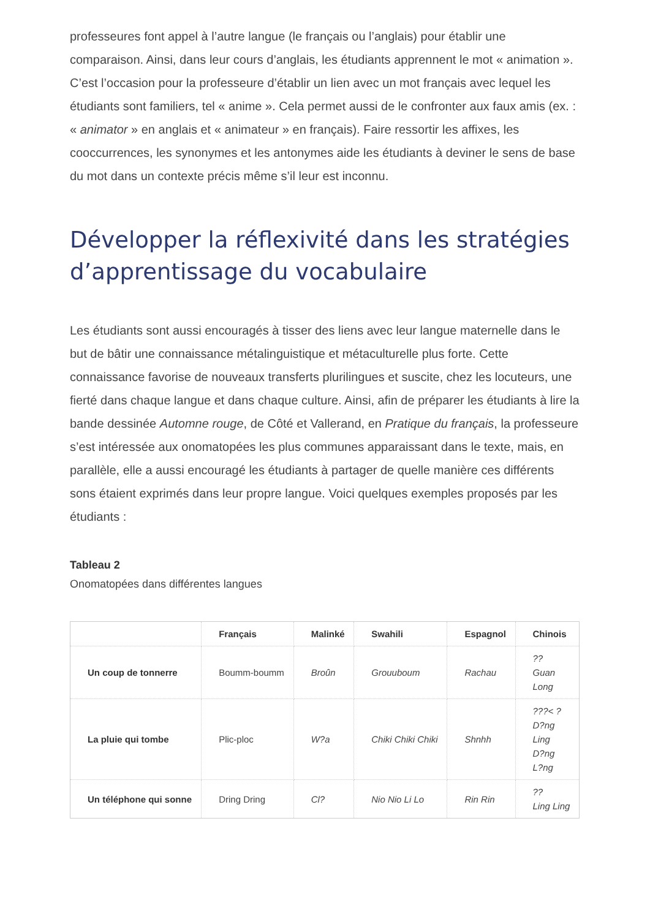professeures font appel à l’autre langue (le français ou l’anglais) pour établir une comparaison. Ainsi, dans leur cours d’anglais, les étudiants apprennent le mot « animation ». C’est l’occasion pour la professeure d’établir un lien avec un mot français avec lequel les étudiants sont familiers, tel « anime ». Cela permet aussi de le confronter aux faux amis (ex. : « animator » en anglais et « animateur » en français). Faire ressortir les affixes, les cooccurrences, les synonymes et les antonymes aide les étudiants à deviner le sens de base du mot dans un contexte précis même s’il leur est inconnu.
Développer la réflexivité dans les stratégies d’apprentissage du vocabulaire
Les étudiants sont aussi encouragés à tisser des liens avec leur langue maternelle dans le but de bâtir une connaissance métalinguistique et métaculturelle plus forte. Cette connaissance favorise de nouveaux transferts plurilingues et suscite, chez les locuteurs, une fierté dans chaque langue et dans chaque culture. Ainsi, afin de préparer les étudiants à lire la bande dessinée Automne rouge, de Côté et Vallerand, en Pratique du français, la professeure s’est intéressée aux onomatopées les plus communes apparaissant dans le texte, mais, en parallèle, elle a aussi encouragé les étudiants à partager de quelle manière ces différents sons étaient exprimés dans leur propre langue. Voici quelques exemples proposés par les étudiants :
Tableau 2
Onomatopées dans différentes langues
| | Français | Malinké | Swahili | Espagnol | Chinois |
| --- | --- | --- | --- | --- | --- |
| Un coup de tonnerre | Boumm-boumm | Broûn | Grouuboum | Rachau | ?? Guan Long |
| La pluie qui tombe | Plic-ploc | W?a | Chiki Chiki Chiki | Shnhh | ???< ? D?ng Ling D?ng L?ng |
| Un téléphone qui sonne | Dring Dring | Cl? | Nio Nio Li Lo | Rin Rin | ?? Ling Ling |